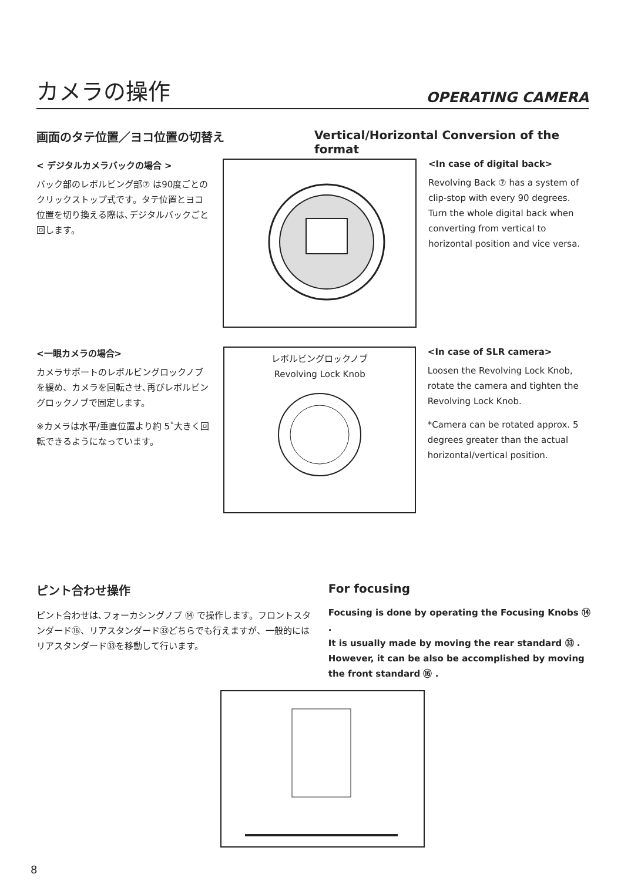カメラの操作
OPERATING CAMERA
画面のタテ位置／ヨコ位置の切替え Vertical/Horizontal Conversion of the format
< デジタルカメラバックの場合 >
バック部のレボルビング部⑦ は90度ごとのクリックストップ式です。タテ位置とヨコ位置を切り換える際は､デジタルバックごと回します。
<In case of digital back>
Revolving Back ⑦ has a system of clip-stop with every 90 degrees. Turn the whole digital back when converting from vertical to horizontal position and vice versa.
<一眼カメラの場合>
カメラサポートのレボルビングロックノブを緩め、カメラを回転させ､再びレボルビングロックノブで固定します。
※カメラは水平/垂直位置より約 5˚大きく回転できるようになっています。
レボルビングロックノブ
Revolving Lock Knob
<In case of SLR camera>
Loosen the Revolving Lock Knob, rotate the camera and tighten the Revolving Lock Knob.
*Camera can be rotated approx. 5 degrees greater than the actual horizontal/vertical position.
ピント合わせ操作
ピント合わせは､フォーカシングノブ ⑭ で操作します。フロントスタンダード⑯、リアスタンダード㉝どちらでも行えますが、一般的にはリアスタンダード㉝を移動して行います。
For focusing
Focusing is done by operating the Focusing Knobs ⑭ .
It is usually made by moving the rear standard ㉝ .
However, it can be also be accomplished by moving the front standard ⑯ .
8